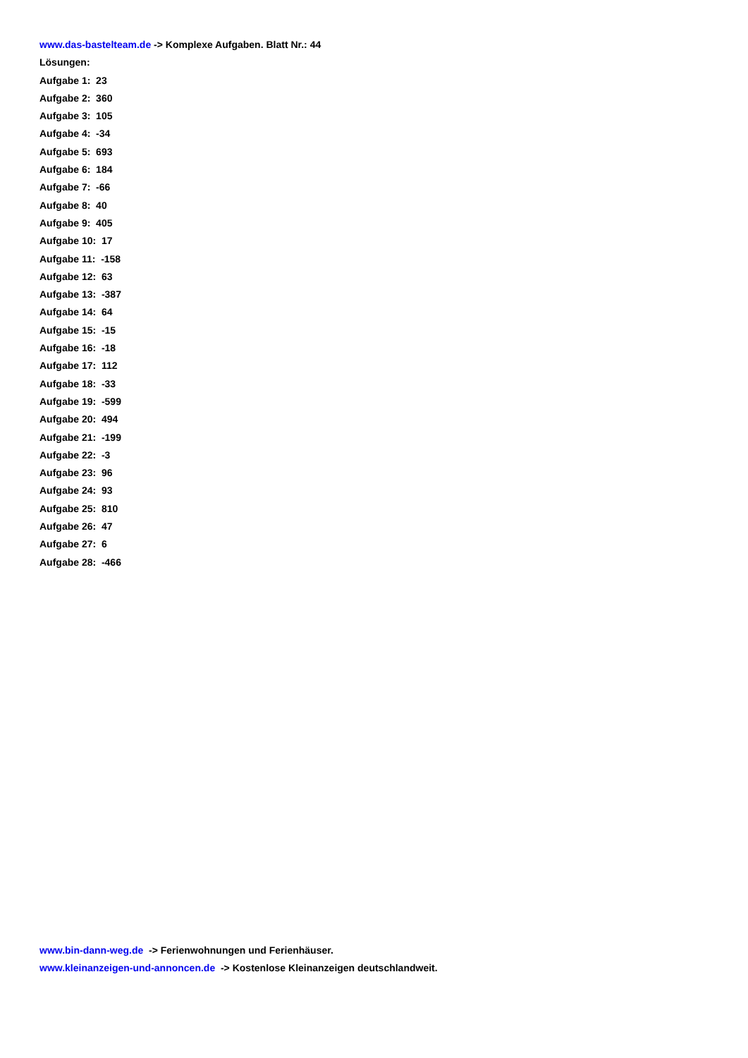www.das-bastelteam.de -> Komplexe Aufgaben. Blatt Nr.: 44
Lösungen:
Aufgabe 1: 23
Aufgabe 2: 360
Aufgabe 3: 105
Aufgabe 4: -34
Aufgabe 5: 693
Aufgabe 6: 184
Aufgabe 7: -66
Aufgabe 8: 40
Aufgabe 9: 405
Aufgabe 10: 17
Aufgabe 11: -158
Aufgabe 12: 63
Aufgabe 13: -387
Aufgabe 14: 64
Aufgabe 15: -15
Aufgabe 16: -18
Aufgabe 17: 112
Aufgabe 18: -33
Aufgabe 19: -599
Aufgabe 20: 494
Aufgabe 21: -199
Aufgabe 22: -3
Aufgabe 23: 96
Aufgabe 24: 93
Aufgabe 25: 810
Aufgabe 26: 47
Aufgabe 27: 6
Aufgabe 28: -466
www.bin-dann-weg.de -> Ferienwohnungen und Ferienhäuser.
www.kleinanzeigen-und-annoncen.de -> Kostenlose Kleinanzeigen deutschlandweit.